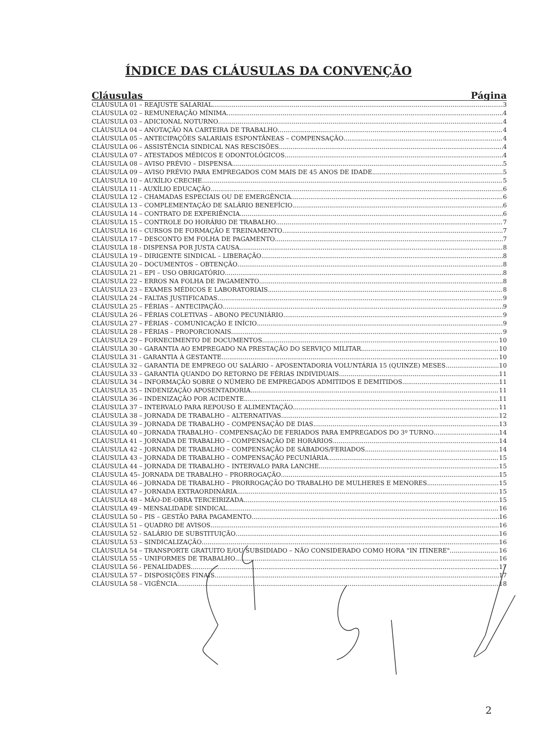ÍNDICE DAS CLÁUSULAS DA CONVENÇÃO
Cláusulas Página
CLÁUSULA 01 – REAJUSTE SALARIAL 3
CLÁUSULA 02 – REMUNERAÇÃO MÍNIMA 4
CLÁUSULA 03 – ADICIONAL NOTURNO 4
CLÁUSULA 04 – ANOTAÇÃO NA CARTEIRA DE TRABALHO 4
CLÁUSULA 05 – ANTECIPAÇÕES SALARIAIS ESPONTÂNEAS – COMPENSAÇÃO 4
CLÁUSULA 06 – ASSISTÊNCIA SINDICAL NAS RESCISÕES 4
CLÁUSULA 07 – ATESTADOS MÉDICOS E ODONTOLÓGICOS 4
CLÁUSULA 08 – AVISO PRÉVIO – DISPENSA 5
CLÁUSULA 09 – AVISO PRÉVIO PARA EMPREGADOS COM MAIS DE 45 ANOS DE IDADE 5
CLÁUSULA 10 – AUXÍLIO CRECHE 5
CLÁUSULA 11 - AUXÍLIO EDUCAÇÃO 6
CLÁUSULA 12 – CHAMADAS ESPECIAIS OU DE EMERGÊNCIA 6
CLÁUSULA 13 – COMPLEMENTAÇÃO DE SALÁRIO BENEFÍCIO 6
CLÁUSULA 14 – CONTRATO DE EXPERIÊNCIA 6
CLÁUSULA 15 – CONTROLE DO HORÁRIO DE TRABALHO 7
CLÁUSULA 16 – CURSOS DE FORMAÇÃO E TREINAMENTO 7
CLÁUSULA 17 – DESCONTO EM FOLHA DE PAGAMENTO 7
CLÁUSULA 18 - DISPENSA POR JUSTA CAUSA 8
CLÁUSULA 19 – DIRIGENTE SINDICAL – LIBERAÇÃO 8
CLÁUSULA 20 – DOCUMENTOS – OBTENÇÃO 8
CLÁUSULA 21 – EPI – USO OBRIGATÓRIO 8
CLÁUSULA 22 – ERROS NA FOLHA DE PAGAMENTO 8
CLÁUSULA 23 – EXAMES MÉDICOS E LABORATORIAIS 8
CLÁUSULA 24 – FALTAS JUSTIFICADAS 9
CLÁUSULA 25 – FÉRIAS – ANTECIPAÇÃO 9
CLÁUSULA 26 – FÉRIAS COLETIVAS – ABONO PECUNIÁRIO 9
CLÁUSULA 27 – FÉRIAS - COMUNICAÇÃO E INÍCIO 9
CLÁUSULA 28 – FÉRIAS – PROPORCIONAIS 9
CLÁUSULA 29 – FORNECIMENTO DE DOCUMENTOS 10
CLÁUSULA 30 – GARANTIA AO EMPREGADO NA PRESTAÇÃO DO SERVIÇO MILITAR 10
CLÁUSULA 31 - GARANTIA À GESTANTE 10
CLÁUSULA 32 – GARANTIA DE EMPREGO OU SALÁRIO – APOSENTADORIA VOLUNTÁRIA 15 (QUINZE) MESES 10
CLÁUSULA 33 – GARANTIA QUANDO DO RETORNO DE FÉRIAS INDIVIDUAIS 11
CLÁUSULA 34 – INFORMAÇÃO SOBRE O NÚMERO DE EMPREGADOS ADMITIDOS E DEMITIDOS 11
CLÁUSULA 35 – INDENIZAÇÃO APOSENTADORIA 11
CLÁUSULA 36 – INDENIZAÇÃO POR ACIDENTE 11
CLÁUSULA 37 – INTERVALO PARA REPOUSO E ALIMENTAÇÃO 11
CLÁUSULA 38 – JORNADA DE TRABALHO – ALTERNATIVAS 12
CLÁUSULA 39 – JORNADA DE TRABALHO – COMPENSAÇÃO DE DIAS 13
CLÁUSULA 40 – JORNADA TRABALHO - COMPENSAÇÃO DE FERIADOS PARA EMPREGADOS DO 3º TURNO 14
CLÁUSULA 41 – JORNADA DE TRABALHO – COMPENSAÇÃO DE HORÁRIOS 14
CLÁUSULA 42 – JORNADA DE TRABALHO – COMPENSAÇÃO DE SÁBADOS/FERIADOS 14
CLÁUSULA 43 – JORNADA DE TRABALHO – COMPENSAÇÃO PECUNIÁRIA 15
CLÁUSULA 44 – JORNADA DE TRABALHO – INTERVALO PARA LANCHE 15
CLÁUSULA 45– JORNADA DE TRABALHO – PRORROGAÇÃO 15
CLÁUSULA 46 – JORNADA DE TRABALHO – PRORROGAÇÃO DO TRABALHO DE MULHERES E MENORES 15
CLÁUSULA 47 – JORNADA EXTRAORDINÁRIA 15
CLÁUSULA 48 – MÃO-DE-OBRA TERCEIRIZADA 15
CLÁUSULA 49 - MENSALIDADE SINDICAL 16
CLÁUSULA 50 – PIS – GESTÃO PARA PAGAMENTO 16
CLÁUSULA 51 – QUADRO DE AVISOS 16
CLÁUSULA 52 - SALÁRIO DE SUBSTITUIÇÃO 16
CLÁUSULA 53 – SINDICALIZAÇÃO 16
CLÁUSULA 54 – TRANSPORTE GRATUITO E/OU SUBSIDIADO – NÃO CONSIDERADO COMO HORA "IN ITINERE" 16
CLÁUSULA 55 – UNIFORMES DE TRABALHO 16
CLÁUSULA 56 - PENALIDADES 17
CLÁUSULA 57 – DISPOSIÇÕES FINAIS 17
CLÁUSULA 58 – VIGÊNCIA 18
2